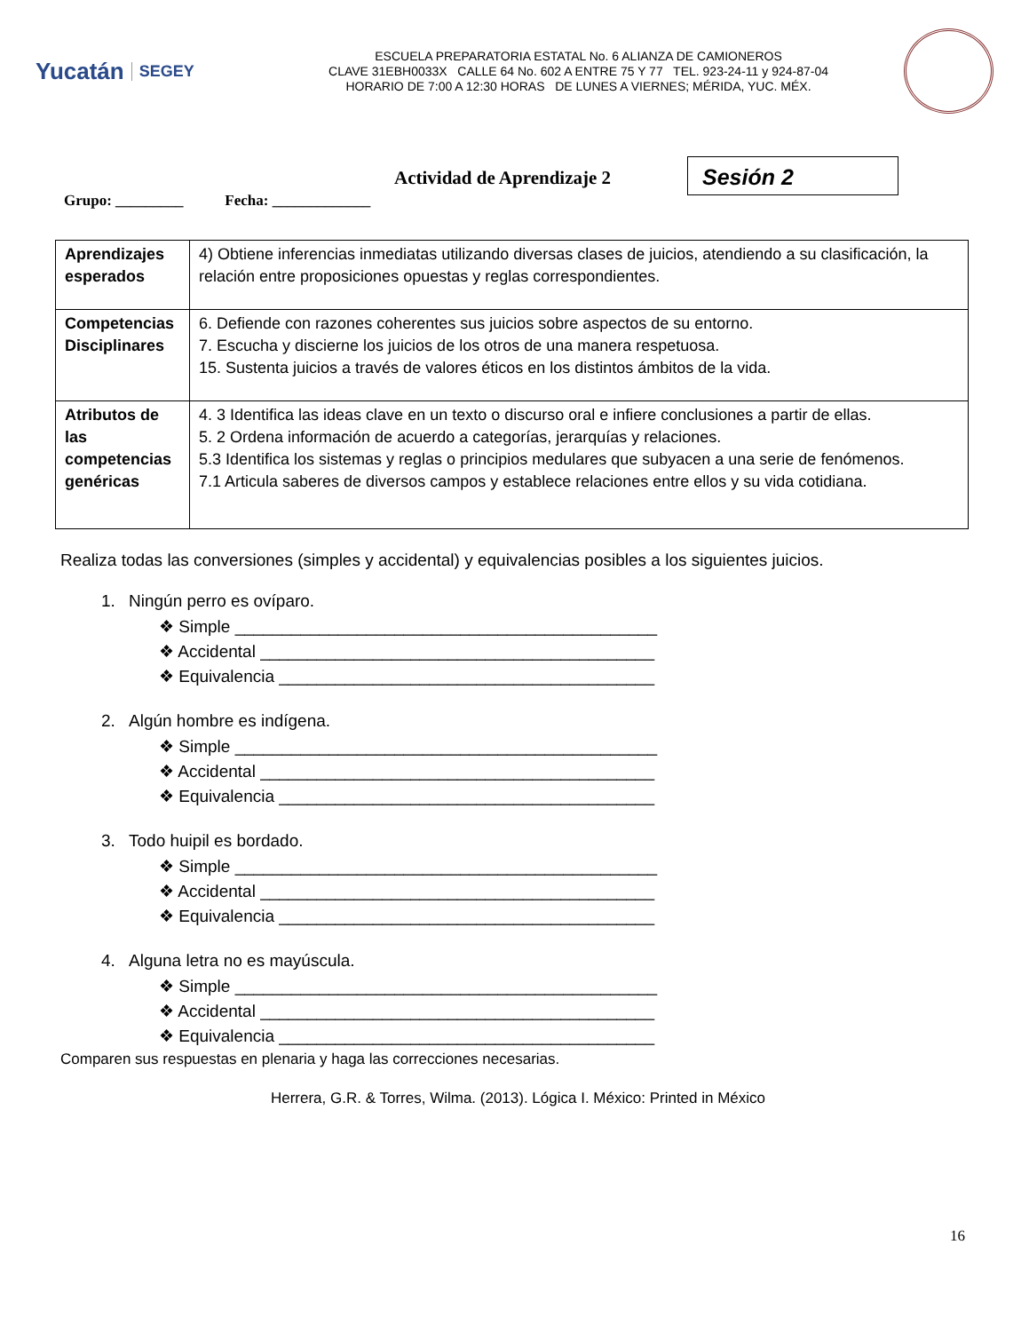Yucatán SEGEY
ESCUELA PREPARATORIA ESTATAL No. 6 ALIANZA DE CAMIONEROS
CLAVE 31EBH0033X CALLE 64 No. 602 A ENTRE 75 Y 77 TEL. 923-24-11 y 924-87-04
HORARIO DE 7:00 A 12:30 HORAS DE LUNES A VIERNES; MÉRIDA, YUC. MÉX.
Actividad de Aprendizaje 2 Sesión 2
Grupo: _________ Fecha: _____________
| Aprendizajes esperados | 4) Obtiene inferencias inmediatas utilizando diversas clases de juicios, atendiendo a su clasificación, la relación entre proposiciones opuestas y reglas correspondientes. |
| Competencias Disciplinares | 6. Defiende con razones coherentes sus juicios sobre aspectos de su entorno. 7. Escucha y discierne los juicios de los otros de una manera respetuosa. 15. Sustenta juicios a través de valores éticos en los distintos ámbitos de la vida. |
| Atributos de las competencias genéricas | 4. 3 Identifica las ideas clave en un texto o discurso oral e infiere conclusiones a partir de ellas. 5. 2 Ordena información de acuerdo a categorías, jerarquías y relaciones. 5.3 Identifica los sistemas y reglas o principios medulares que subyacen a una serie de fenómenos. 7.1 Articula saberes de diversos campos y establece relaciones entre ellos y su vida cotidiana. |
Realiza todas las conversiones (simples y accidental) y equivalencias posibles a los siguientes juicios.
1. Ningún perro es ovíparo.
❖ Simple _____________________________________________
❖ Accidental __________________________________________
❖ Equivalencia ________________________________________
2. Algún hombre es indígena.
❖ Simple _____________________________________________
❖ Accidental __________________________________________
❖ Equivalencia ________________________________________
3. Todo huipil es bordado.
❖ Simple _____________________________________________
❖ Accidental __________________________________________
❖ Equivalencia ________________________________________
4. Alguna letra no es mayúscula.
❖ Simple _____________________________________________
❖ Accidental __________________________________________
❖ Equivalencia ________________________________________
Comparen sus respuestas en plenaria y haga las correcciones necesarias.
Herrera, G.R. & Torres, Wilma. (2013). Lógica I. México: Printed in México
16